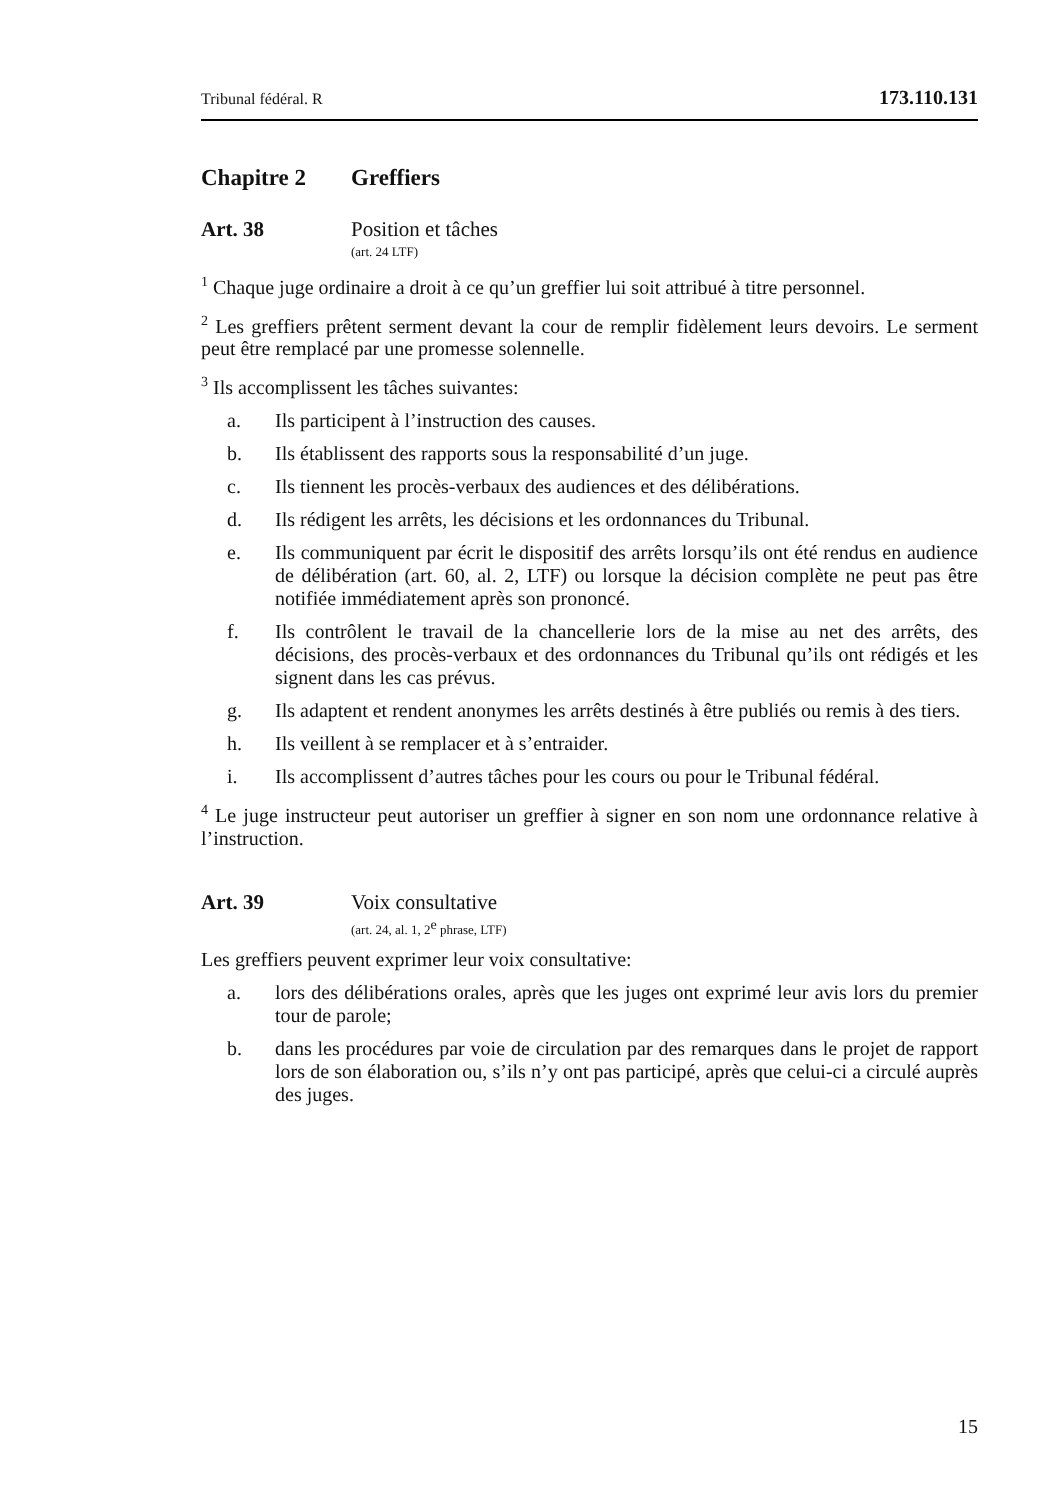Tribunal fédéral. R 173.110.131
Chapitre 2 Greffiers
Art. 38 Position et tâches
(art. 24 LTF)
<sup>1</sup> Chaque juge ordinaire a droit à ce qu’un greffier lui soit attribué à titre personnel.
<sup>2</sup> Les greffiers prêtent serment devant la cour de remplir fidèlement leurs devoirs. Le serment peut être remplacé par une promesse solennelle.
<sup>3</sup> Ils accomplissent les tâches suivantes:
a. Ils participent à l’instruction des causes.
b. Ils établissent des rapports sous la responsabilité d’un juge.
c. Ils tiennent les procès-verbaux des audiences et des délibérations.
d. Ils rédigent les arrêts, les décisions et les ordonnances du Tribunal.
e. Ils communiquent par écrit le dispositif des arrêts lorsqu’ils ont été rendus en audience de délibération (art. 60, al. 2, LTF) ou lorsque la décision complète ne peut pas être notifiée immédiatement après son prononcé.
f. Ils contrôlent le travail de la chancellerie lors de la mise au net des arrêts, des décisions, des procès-verbaux et des ordonnances du Tribunal qu’ils ont rédigés et les signent dans les cas prévus.
g. Ils adaptent et rendent anonymes les arrêts destinés à être publiés ou remis à des tiers.
h. Ils veillent à se remplacer et à s’entraider.
i. Ils accomplissent d’autres tâches pour les cours ou pour le Tribunal fédéral.
<sup>4</sup> Le juge instructeur peut autoriser un greffier à signer en son nom une ordonnance relative à l’instruction.
Art. 39 Voix consultative
(art. 24, al. 1, 2<sup>e</sup> phrase, LTF)
Les greffiers peuvent exprimer leur voix consultative:
a. lors des délibérations orales, après que les juges ont exprimé leur avis lors du premier tour de parole;
b. dans les procédures par voie de circulation par des remarques dans le projet de rapport lors de son élaboration ou, s’ils n’y ont pas participé, après que celui-ci a circulé auprès des juges.
15